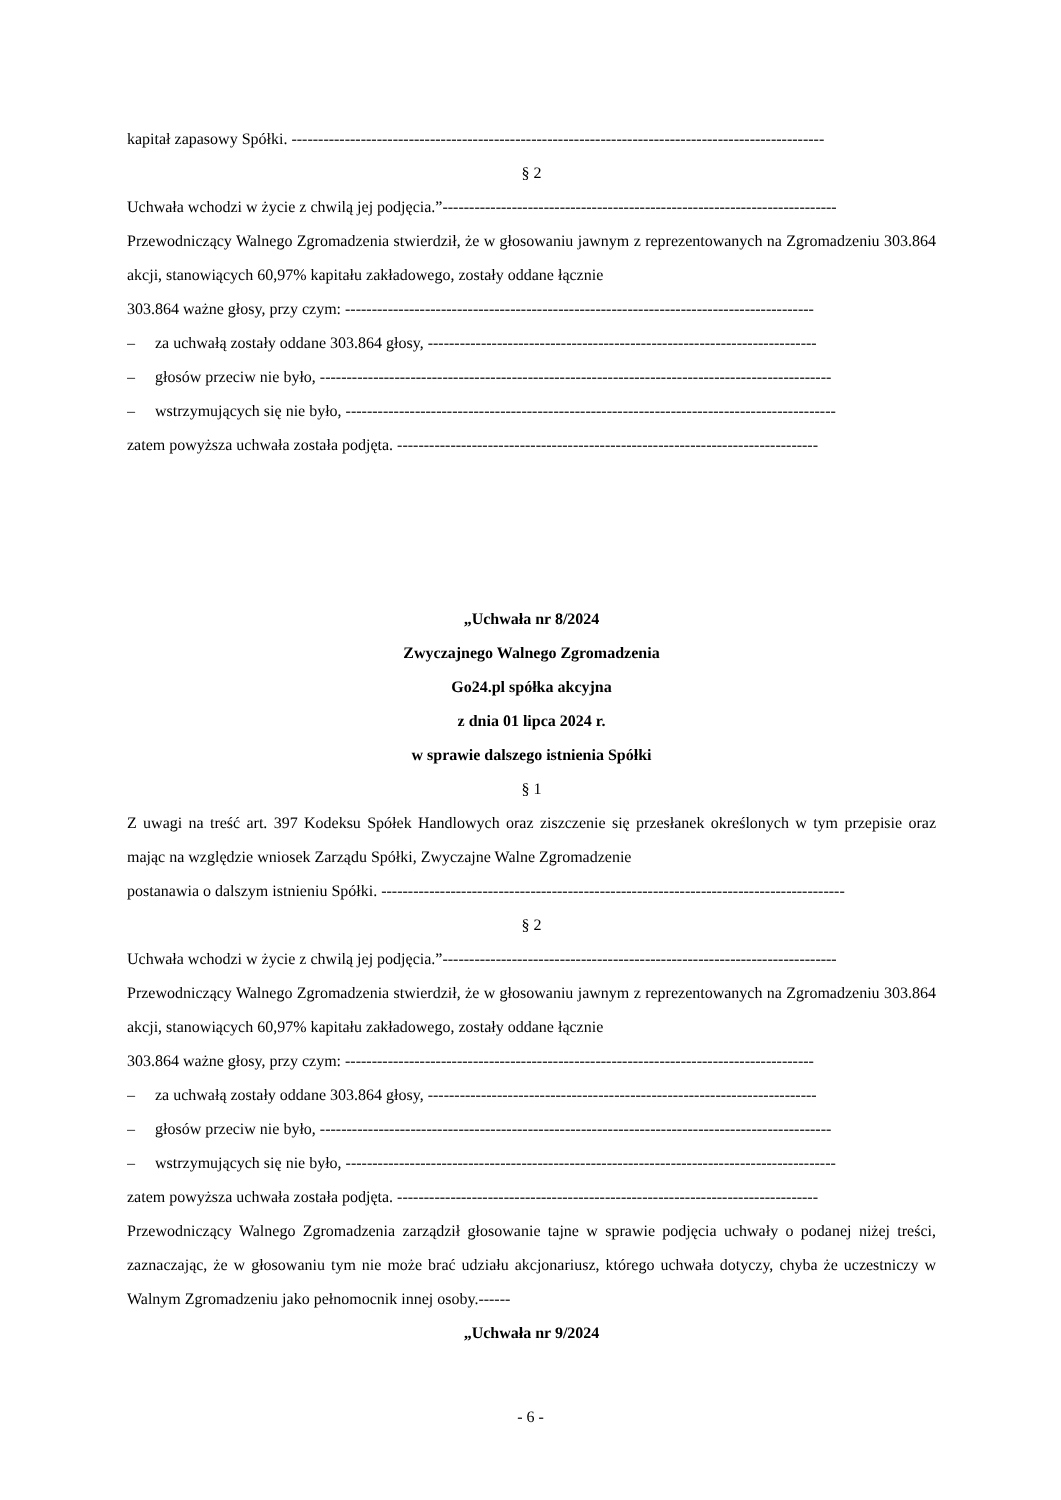kapitał zapasowy Spółki. ----------------------------------------------------------------------------------------------------
§ 2
Uchwała wchodzi w życie z chwilą jej podjęcia.”--------------------------------------------------------------------------
Przewodniczący Walnego Zgromadzenia stwierdził, że w głosowaniu jawnym z reprezentowanych na Zgromadzeniu 303.864 akcji, stanowiących 60,97% kapitału zakładowego, zostały oddane łącznie
303.864 ważne głosy, przy czym: ----------------------------------------------------------------------------------------
– za uchwałą zostały oddane 303.864 głosy, -------------------------------------------------------------------------
– głosów przeciw nie było, ------------------------------------------------------------------------------------------------
– wstrzymujących się nie było, --------------------------------------------------------------------------------------------
zatem powyższa uchwała została podjęta. -------------------------------------------------------------------------------
„Uchwała nr 8/2024
Zwyczajnego Walnego Zgromadzenia
Go24.pl spółka akcyjna
z dnia 01 lipca 2024 r.
w sprawie dalszego istnienia Spółki
§ 1
Z uwagi na treść art. 397 Kodeksu Spółek Handlowych oraz ziszczenie się przesłanek określonych w tym przepisie oraz mając na względzie wniosek Zarządu Spółki, Zwyczajne Walne Zgromadzenie
postanawia o dalszym istnieniu Spółki. ---------------------------------------------------------------------------------------
§ 2
Uchwała wchodzi w życie z chwilą jej podjęcia.”--------------------------------------------------------------------------
Przewodniczący Walnego Zgromadzenia stwierdził, że w głosowaniu jawnym z reprezentowanych na Zgromadzeniu 303.864 akcji, stanowiących 60,97% kapitału zakładowego, zostały oddane łącznie
303.864 ważne głosy, przy czym: ----------------------------------------------------------------------------------------
– za uchwałą zostały oddane 303.864 głosy, -------------------------------------------------------------------------
– głosów przeciw nie było, ------------------------------------------------------------------------------------------------
– wstrzymujących się nie było, --------------------------------------------------------------------------------------------
zatem powyższa uchwała została podjęta. -------------------------------------------------------------------------------
Przewodniczący Walnego Zgromadzenia zarządził głosowanie tajne w sprawie podjęcia uchwały o podanej niżej treści, zaznaczając, że w głosowaniu tym nie może brać udziału akcjonariusz, którego uchwała dotyczy, chyba że uczestniczy w Walnym Zgromadzeniu jako pełnomocnik innej osoby.------
„Uchwała nr 9/2024
- 6 -